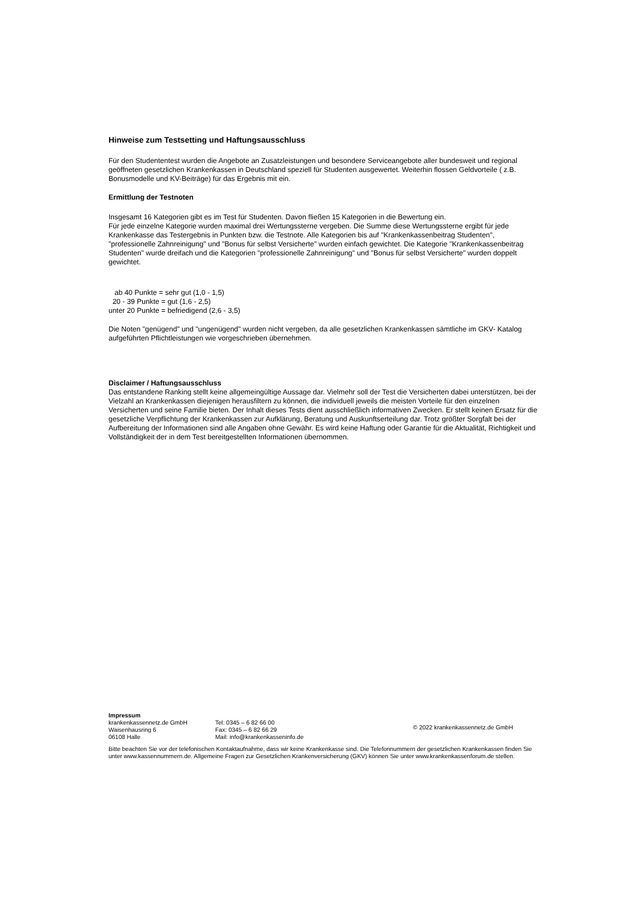Hinweise zum Testsetting und Haftungsausschluss
Für den Studententest wurden die Angebote an Zusatzleistungen und besondere Serviceangebote aller bundesweit und regional geöffneten gesetzlichen Krankenkassen in Deutschland speziell für Studenten ausgewertet. Weiterhin flossen Geldvorteile ( z.B. Bonusmodelle und KV-Beiträge) für das Ergebnis mit ein.
Ermittlung der Testnoten
Insgesamt 16 Kategorien gibt es im Test für Studenten. Davon fließen 15 Kategorien in die Bewertung ein.
Für jede einzelne Kategorie wurden maximal drei Wertungssterne vergeben. Die Summe diese Wertungssterne ergibt für jede Krankenkasse das Testergebnis in Punkten bzw. die Testnote. Alle Kategorien bis auf "Krankenkassenbeitrag Studenten", "professionelle Zahnreinigung" und "Bonus für selbst Versicherte" wurden einfach gewichtet. Die Kategorie "Krankenkassenbeitrag Studenten" wurde dreifach und die Kategorien "professionelle Zahnreinigung" und "Bonus für selbst Versicherte" wurden doppelt gewichtet.
ab 40 Punkte = sehr gut (1,0 - 1,5)
20 - 39 Punkte = gut (1,6 - 2,5)
unter 20 Punkte = befriedigend (2,6 - 3,5)
Die Noten "genügend" und "ungenügend" wurden nicht vergeben, da alle gesetzlichen Krankenkassen sämtliche im GKV- Katalog aufgeführten Pflichtleistungen wie vorgeschrieben übernehmen.
Disclaimer / Haftungsausschluss
Das entstandene Ranking stellt keine allgemeingültige Aussage dar. Vielmehr soll der Test die Versicherten dabei unterstützen, bei der Vielzahl an Krankenkassen diejenigen herausfiltern zu können, die individuell jeweils die meisten Vorteile für den einzelnen Versicherten und seine Familie bieten. Der Inhalt dieses Tests dient ausschließlich informativen Zwecken. Er stellt keinen Ersatz für die gesetzliche Verpflichtung der Krankenkassen zur Aufklärung, Beratung und Auskunftserteilung dar. Trotz größter Sorgfalt bei der Aufbereitung der Informationen sind alle Angaben ohne Gewähr. Es wird keine Haftung oder Garantie für die Aktualität, Richtigkeit und Vollständigkeit der in dem Test bereitgestellten Informationen übernommen.
Impressum
krankenkassennetz.de GmbH
Waisenhausring 6
06108 Halle
Tel: 0345 – 6 82 66 00
Fax: 0345 – 6 82 66 29
Mail: info@krankenkasseninfo.de
© 2022 krankenkassennetz.de GmbH
Bitte beachten Sie vor der telefonischen Kontaktaufnahme, dass wir keine Krankenkasse sind. Die Telefonnummern der gesetzlichen Krankenkassen finden Sie unter www.kassennummern.de. Allgemeine Fragen zur Gesetzlichen Krankenversicherung (GKV) können Sie unter www.krankenkassenforum.de stellen.